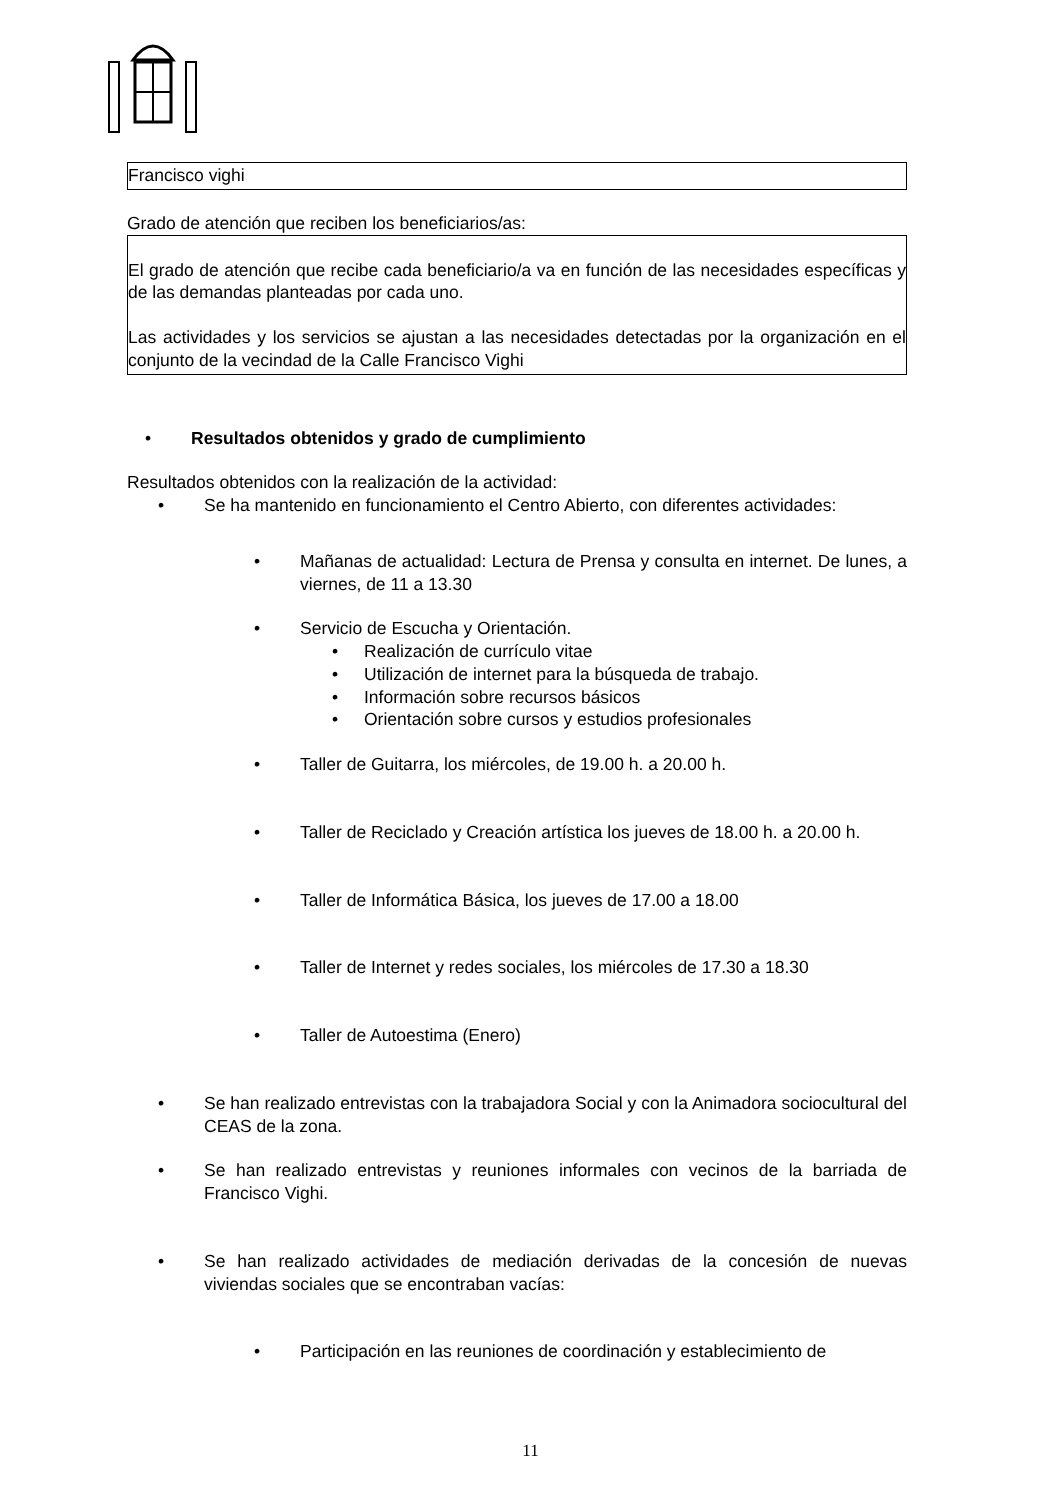Francisco vighi
Grado de atención que reciben los beneficiarios/as:
El grado de atención que recibe cada beneficiario/a va en función de las necesidades específicas y de las demandas planteadas por cada uno.
Las actividades y los servicios se ajustan a las necesidades detectadas por la organización en el conjunto de la vecindad de la Calle Francisco Vighi
Resultados obtenidos y grado de cumplimiento
Resultados obtenidos con la realización de la actividad:
Se ha mantenido en funcionamiento el Centro Abierto, con diferentes actividades:
Mañanas de actualidad: Lectura de Prensa y consulta en internet. De lunes, a viernes, de 11 a 13.30
Servicio de Escucha y Orientación.
Realización de currículo vitae
Utilización de internet para la búsqueda de trabajo.
Información sobre recursos básicos
Orientación sobre cursos y estudios profesionales
Taller de Guitarra, los miércoles, de 19.00 h. a 20.00 h.
Taller de Reciclado y Creación artística los jueves de 18.00 h. a 20.00 h.
Taller de Informática Básica, los jueves de 17.00 a 18.00
Taller de Internet y redes sociales, los miércoles de 17.30 a 18.30
Taller de Autoestima (Enero)
Se han realizado entrevistas con la trabajadora Social y con la Animadora sociocultural del CEAS de la zona.
Se han realizado entrevistas y reuniones informales con vecinos de la barriada de Francisco Vighi.
Se han realizado actividades de mediación derivadas de la concesión de nuevas viviendas sociales que se encontraban vacías:
Participación en las reuniones de coordinación y establecimiento de
11